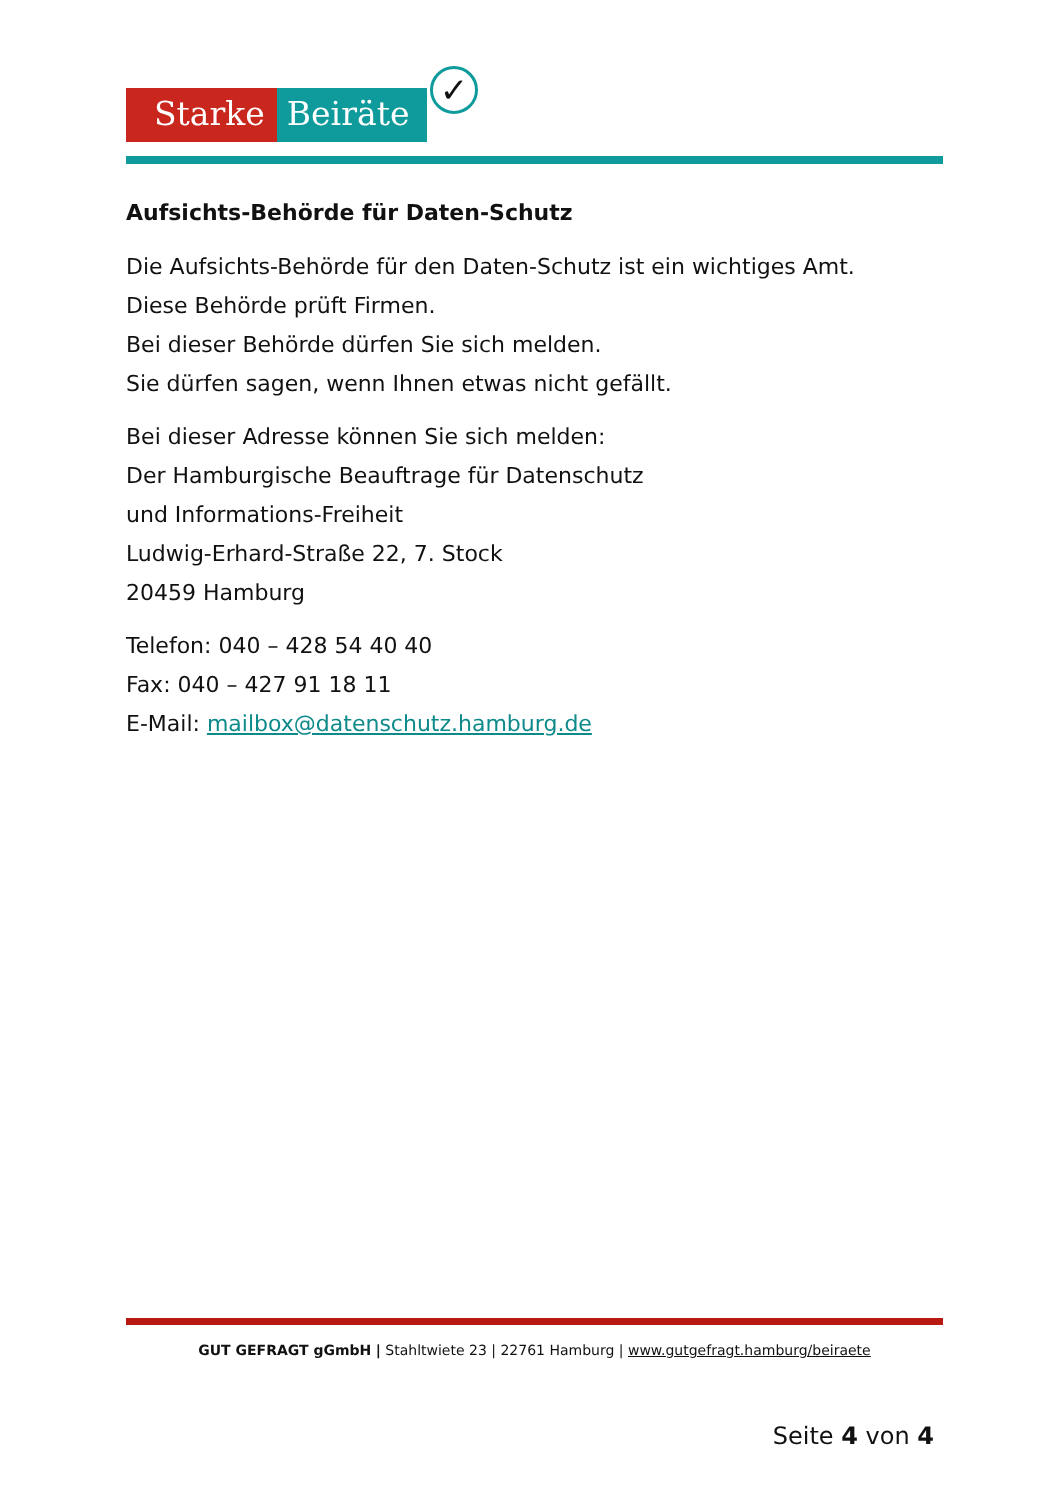Starke Beiräte
✓
Aufsichts-Behörde für Daten-Schutz
Die Aufsichts-Behörde für den Daten-Schutz ist ein wichtiges Amt.
Diese Behörde prüft Firmen.
Bei dieser Behörde dürfen Sie sich melden.
Sie dürfen sagen, wenn Ihnen etwas nicht gefällt.
Bei dieser Adresse können Sie sich melden:
Der Hamburgische Beauftrage für Datenschutz
und Informations-Freiheit
Ludwig-Erhard-Straße 22, 7. Stock
20459 Hamburg
Telefon: 040 – 428 54 40 40
Fax: 040 – 427 91 18 11
E-Mail: mailbox@datenschutz.hamburg.de
GUT GEFRAGT gGmbH | Stahltwiete 23 | 22761 Hamburg | www.gutgefragt.hamburg/beiraete
Seite 4 von 4